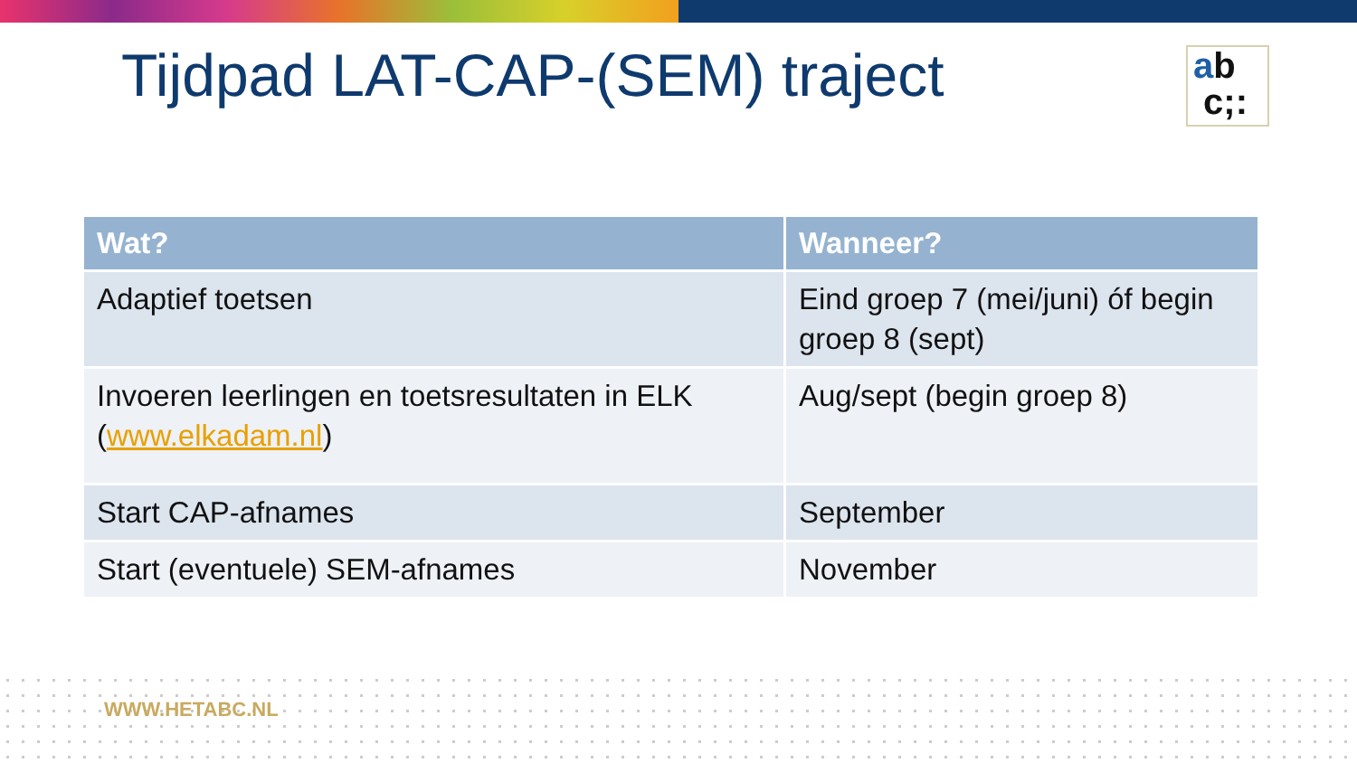ab
c;:
Tijdpad LAT-CAP-(SEM) traject
| Wat? | Wanneer? |
| --- | --- |
| Adaptief toetsen | Eind groep 7 (mei/juni) óf begin groep 8 (sept) |
| Invoeren leerlingen en toetsresultaten in ELK ( www.elkadam.nl ) | Aug/sept (begin groep 8) |
| Start CAP-afnames | September |
| Start (eventuele) SEM-afnames | November |
WWW.HETABC.NL